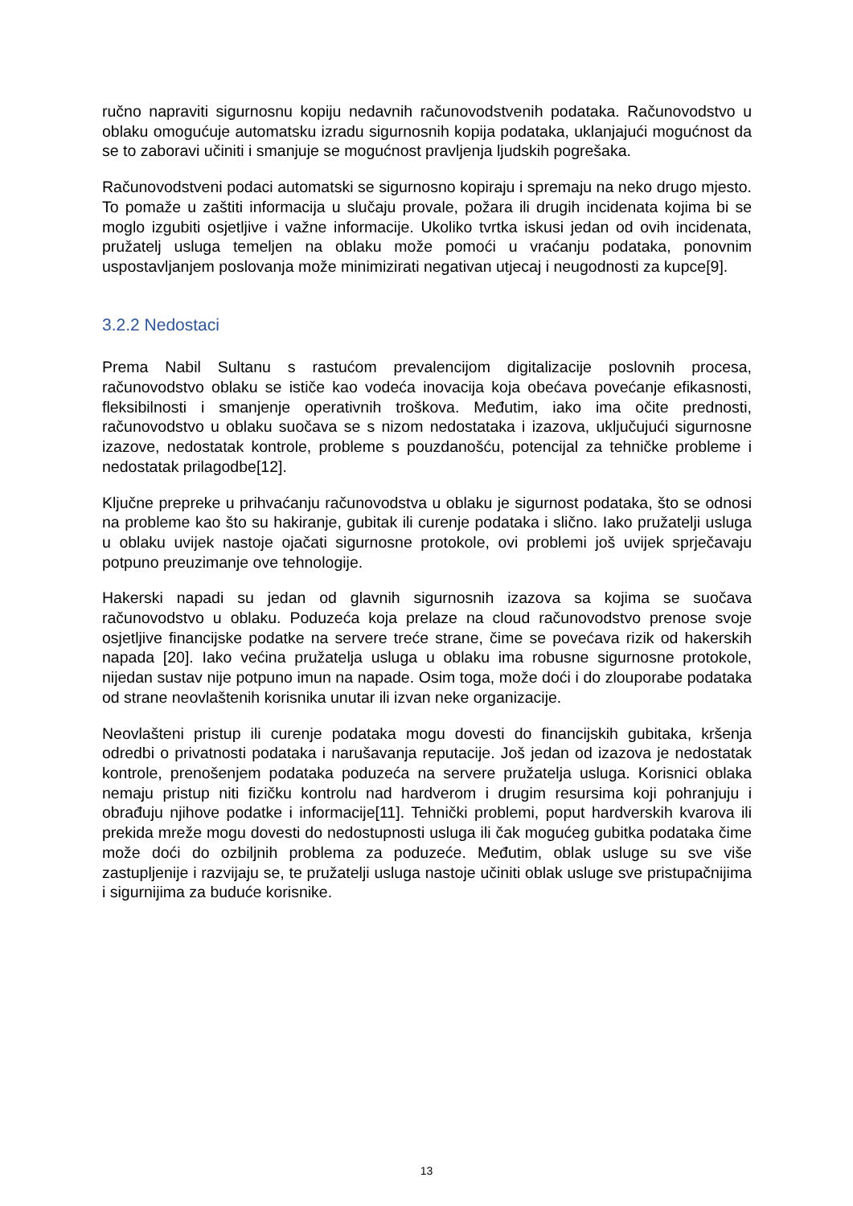ručno napraviti sigurnosnu kopiju nedavnih računovodstvenih podataka. Računovodstvo u oblaku omogućuje automatsku izradu sigurnosnih kopija podataka, uklanjajući mogućnost da se to zaboravi učiniti i smanjuje se mogućnost pravljenja ljudskih pogrešaka.
Računovodstveni podaci automatski se sigurnosno kopiraju i spremaju na neko drugo mjesto. To pomaže u zaštiti informacija u slučaju provale, požara ili drugih incidenata kojima bi se moglo izgubiti osjetljive i važne informacije. Ukoliko tvrtka iskusi jedan od ovih incidenata, pružatelj usluga temeljen na oblaku može pomoći u vraćanju podataka, ponovnim uspostavljanjem poslovanja može minimizirati negativan utjecaj i neugodnosti za kupce[9].
3.2.2 Nedostaci
Prema Nabil Sultanu s rastućom prevalencijom digitalizacije poslovnih procesa, računovodstvo oblaku se ističe kao vodeća inovacija koja obećava povećanje efikasnosti, fleksibilnosti i smanjenje operativnih troškova. Međutim, iako ima očite prednosti, računovodstvo u oblaku suočava se s nizom nedostataka i izazova, uključujući sigurnosne izazove, nedostatak kontrole, probleme s pouzdanošću, potencijal za tehničke probleme i nedostatak prilagodbe[12].
Ključne prepreke u prihvaćanju računovodstva u oblaku je sigurnost podataka, što se odnosi na probleme kao što su hakiranje, gubitak ili curenje podataka i slično. Iako pružatelji usluga u oblaku uvijek nastoje ojačati sigurnosne protokole, ovi problemi još uvijek sprječavaju potpuno preuzimanje ove tehnologije.
Hakerski napadi su jedan od glavnih sigurnosnih izazova sa kojima se suočava računovodstvo u oblaku. Poduzeća koja prelaze na cloud računovodstvo prenose svoje osjetljive financijske podatke na servere treće strane, čime se povećava rizik od hakerskih napada [20]. Iako većina pružatelja usluga u oblaku ima robusne sigurnosne protokole, nijedan sustav nije potpuno imun na napade. Osim toga, može doći i do zlouporabe podataka od strane neovlaštenih korisnika unutar ili izvan neke organizacije.
Neovlašteni pristup ili curenje podataka mogu dovesti do financijskih gubitaka, kršenja odredbi o privatnosti podataka i narušavanja reputacije. Još jedan od izazova je nedostatak kontrole, prenošenjem podataka poduzeća na servere pružatelja usluga. Korisnici oblaka nemaju pristup niti fizičku kontrolu nad hardverom i drugim resursima koji pohranjuju i obrađuju njihove podatke i informacije[11]. Tehnički problemi, poput hardverskih kvarova ili prekida mreže mogu dovesti do nedostupnosti usluga ili čak mogućeg gubitka podataka čime može doći do ozbiljnih problema za poduzeće. Međutim, oblak usluge su sve više zastupljenije i razvijaju se, te pružatelji usluga nastoje učiniti oblak usluge sve pristupačnijima i sigurnijima za buduće korisnike.
13